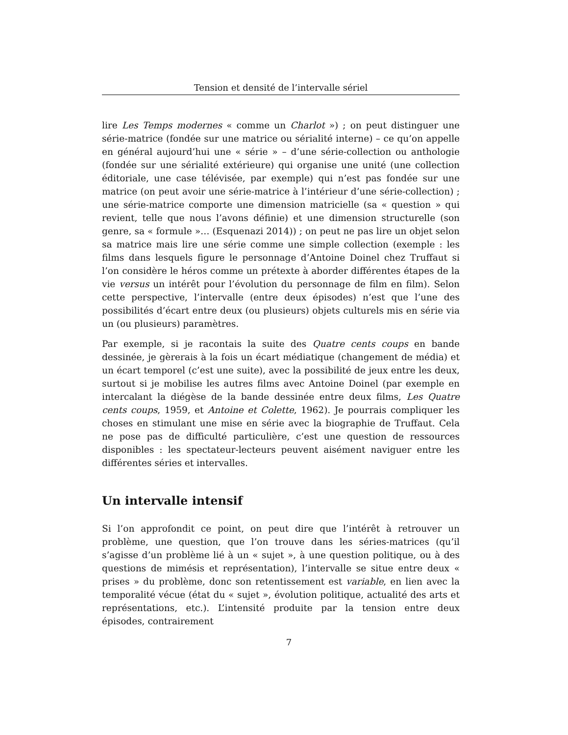Tension et densité de l’intervalle sériel
lire Les Temps modernes « comme un Charlot ») ; on peut distinguer une série-matrice (fondée sur une matrice ou sérialité interne) – ce qu’on appelle en général aujourd’hui une « série » – d’une série-collection ou anthologie (fondée sur une sérialité extérieure) qui organise une unité (une collection éditoriale, une case télévisée, par exemple) qui n’est pas fondée sur une matrice (on peut avoir une série-matrice à l’intérieur d’une série-collection) ; une série-matrice comporte une dimension matricielle (sa « question » qui revient, telle que nous l’avons définie) et une dimension structurelle (son genre, sa « formule »… (Esquenazi 2014)) ; on peut ne pas lire un objet selon sa matrice mais lire une série comme une simple collection (exemple : les films dans lesquels figure le personnage d’Antoine Doinel chez Truffaut si l’on considère le héros comme un prétexte à aborder différentes étapes de la vie versus un intérêt pour l’évolution du personnage de film en film). Selon cette perspective, l’intervalle (entre deux épisodes) n’est que l’une des possibilités d’écart entre deux (ou plusieurs) objets culturels mis en série via un (ou plusieurs) paramètres.
Par exemple, si je racontais la suite des Quatre cents coups en bande dessinée, je gèrerais à la fois un écart médiatique (changement de média) et un écart temporel (c’est une suite), avec la possibilité de jeux entre les deux, surtout si je mobilise les autres films avec Antoine Doinel (par exemple en intercalant la diégèse de la bande dessinée entre deux films, Les Quatre cents coups, 1959, et Antoine et Colette, 1962). Je pourrais compliquer les choses en stimulant une mise en série avec la biographie de Truffaut. Cela ne pose pas de difficulté particulière, c’est une question de ressources disponibles : les spectateur-lecteurs peuvent aisément naviguer entre les différentes séries et intervalles.
Un intervalle intensif
Si l’on approfondit ce point, on peut dire que l’intérêt à retrouver un problème, une question, que l’on trouve dans les séries-matrices (qu’il s’agisse d’un problème lié à un « sujet », à une question politique, ou à des questions de mimésis et représentation), l’intervalle se situe entre deux « prises » du problème, donc son retentissement est variable, en lien avec la temporalité vécue (état du « sujet », évolution politique, actualité des arts et représentations, etc.). L’intensité produite par la tension entre deux épisodes, contrairement
7